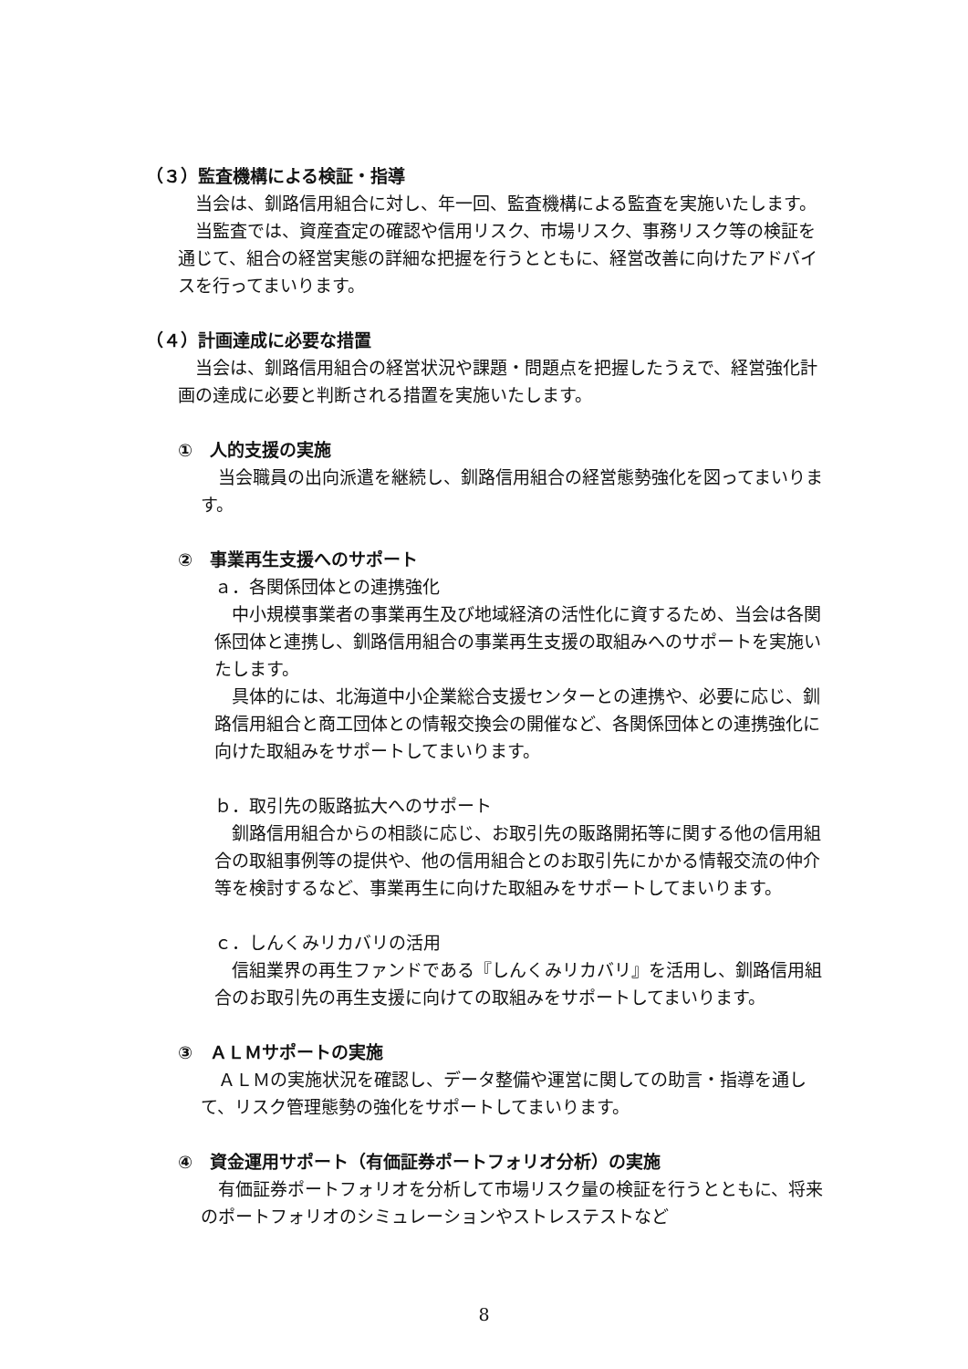（３）監査機構による検証・指導
当会は、釧路信用組合に対し、年一回、監査機構による監査を実施いたします。
当監査では、資産査定の確認や信用リスク、市場リスク、事務リスク等の検証を通じて、組合の経営実態の詳細な把握を行うとともに、経営改善に向けたアドバイスを行ってまいります。
（４）計画達成に必要な措置
当会は、釧路信用組合の経営状況や課題・問題点を把握したうえで、経営強化計画の達成に必要と判断される措置を実施いたします。
①　人的支援の実施
当会職員の出向派遣を継続し、釧路信用組合の経営態勢強化を図ってまいります。
②　事業再生支援へのサポート
ａ．各関係団体との連携強化
中小規模事業者の事業再生及び地域経済の活性化に資するため、当会は各関係団体と連携し、釧路信用組合の事業再生支援の取組みへのサポートを実施いたします。
具体的には、北海道中小企業総合支援センターとの連携や、必要に応じ、釧路信用組合と商工団体との情報交換会の開催など、各関係団体との連携強化に向けた取組みをサポートしてまいります。
ｂ．取引先の販路拡大へのサポート
釧路信用組合からの相談に応じ、お取引先の販路開拓等に関する他の信用組合の取組事例等の提供や、他の信用組合とのお取引先にかかる情報交流の仲介等を検討するなど、事業再生に向けた取組みをサポートしてまいります。
ｃ．しんくみリカバリの活用
信組業界の再生ファンドである『しんくみリカバリ』を活用し、釧路信用組合のお取引先の再生支援に向けての取組みをサポートしてまいります。
③　ＡＬＭサポートの実施
ＡＬＭの実施状況を確認し、データ整備や運営に関しての助言・指導を通して、リスク管理態勢の強化をサポートしてまいります。
④　資金運用サポート（有価証券ポートフォリオ分析）の実施
有価証券ポートフォリオを分析して市場リスク量の検証を行うとともに、将来のポートフォリオのシミュレーションやストレステストなど
8